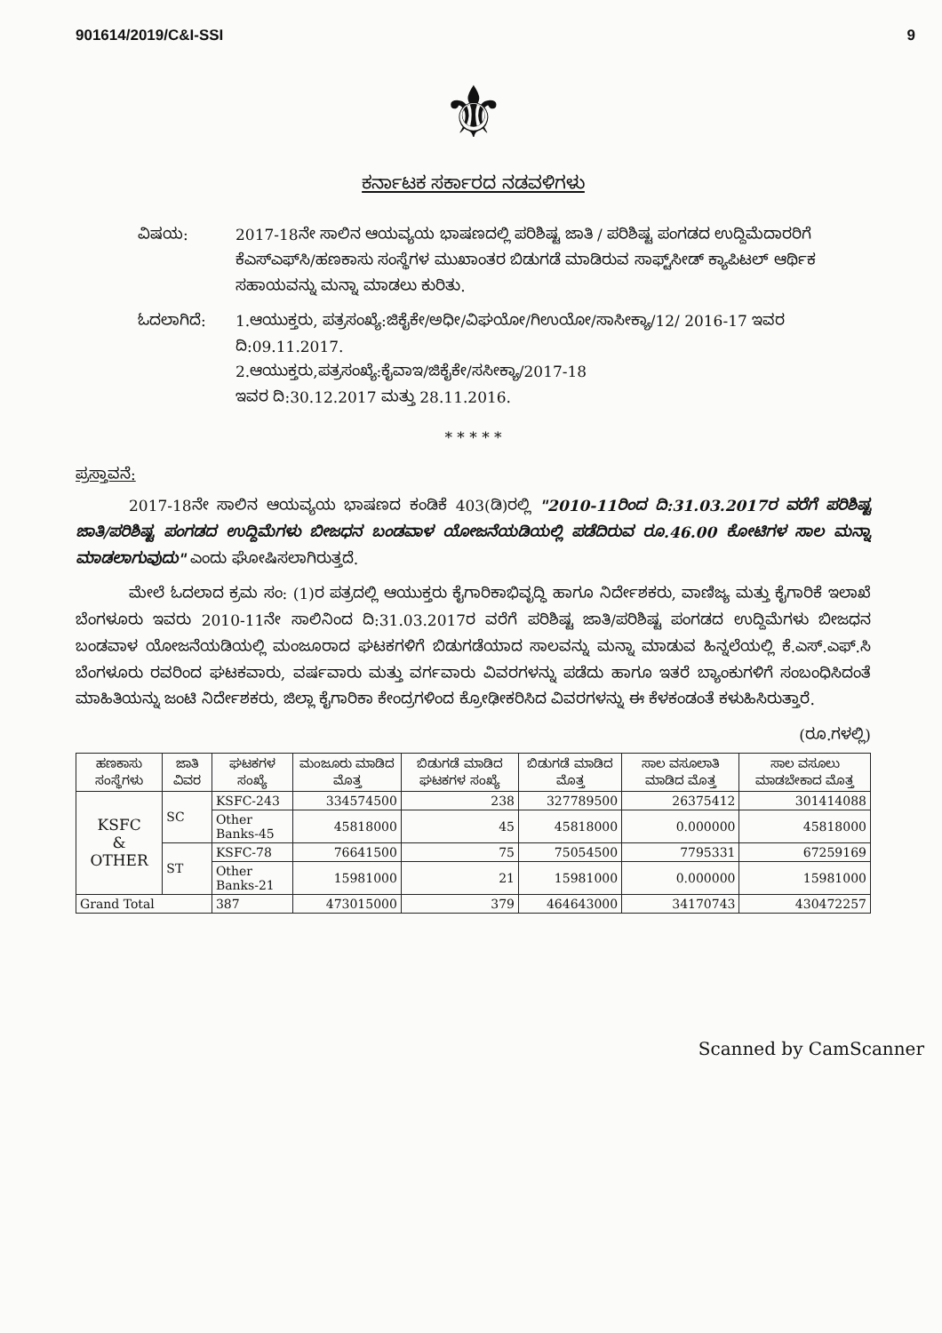901614/2019/C&I-SSI 9
⚜
ಕರ್ನಾಟಕ ಸರ್ಕಾರದ ನಡವಳಿಗಳು
ವಿಷಯ: 2017-18ನೇ ಸಾಲಿನ ಆಯವ್ಯಯ ಭಾಷಣದಲ್ಲಿ ಪರಿಶಿಷ್ಟ ಜಾತಿ / ಪರಿಶಿಷ್ಟ ಪಂಗಡದ ಉದ್ದಿಮೆದಾರರಿಗೆ ಕೆಎಸ್‌ಎಫ್‌ಸಿ/ಹಣಕಾಸು ಸಂಸ್ಥೆಗಳ ಮುಖಾಂತರ ಬಿಡುಗಡೆ ಮಾಡಿರುವ ಸಾಫ್ಟ್‌ಸೀಡ್ ಕ್ಯಾಪಿಟಲ್ ಆರ್ಥಿಕ ಸಹಾಯವನ್ನು ಮನ್ನಾ ಮಾಡಲು ಕುರಿತು.
ಓದಲಾಗಿದೆ: 1.ಆಯುಕ್ತರು, ಪತ್ರಸಂಖ್ಯೆ:ಜಿಕೈಕೇ/ಅಧೀ/ವಿಘಯೋ/ಗಿಉಯೋ/ಸಾಸೀಕ್ಯಾ/12/ 2016-17 ಇವರ ದಿ:09.11.2017.
2.ಆಯುಕ್ತರು,ಪತ್ರಸಂಖ್ಯೆ:ಕೈವಾಇ/ಜಿಕೈಕೇ/ಸಸೀಕ್ಯಾ/2017-18
ಇವರ ದಿ:30.12.2017 ಮತ್ತು 28.11.2016.
* * * * *
ಪ್ರಸ್ತಾವನೆ:
2017-18ನೇ ಸಾಲಿನ ಆಯವ್ಯಯ ಭಾಷಣದ ಕಂಡಿಕೆ 403(ಡಿ)ರಲ್ಲಿ "2010-11ರಿಂದ ದಿ:31.03.2017ರ ವರೆಗೆ ಪರಿಶಿಷ್ಟ ಜಾತಿ/ಪರಿಶಿಷ್ಟ ಪಂಗಡದ ಉದ್ದಿಮೆಗಳು ಬೀಜಧನ ಬಂಡವಾಳ ಯೋಜನೆಯಡಿಯಲ್ಲಿ ಪಡೆದಿರುವ ರೂ.46.00 ಕೋಟಿಗಳ ಸಾಲ ಮನ್ನಾ ಮಾಡಲಾಗುವುದು" ಎಂದು ಘೋಷಿಸಲಾಗಿರುತ್ತದೆ.
ಮೇಲೆ ಓದಲಾದ ಕ್ರಮ ಸಂ: (1)ರ ಪತ್ರದಲ್ಲಿ ಆಯುಕ್ತರು ಕೈಗಾರಿಕಾಭಿವೃದ್ಧಿ ಹಾಗೂ ನಿರ್ದೇಶಕರು, ವಾಣಿಜ್ಯ ಮತ್ತು ಕೈಗಾರಿಕೆ ಇಲಾಖೆ ಬೆಂಗಳೂರು ಇವರು 2010-11ನೇ ಸಾಲಿನಿಂದ ದಿ:31.03.2017ರ ವರೆಗೆ ಪರಿಶಿಷ್ಟ ಜಾತಿ/ಪರಿಶಿಷ್ಟ ಪಂಗಡದ ಉದ್ದಿಮೆಗಳು ಬೀಜಧನ ಬಂಡವಾಳ ಯೋಜನೆಯಡಿಯಲ್ಲಿ ಮಂಜೂರಾದ ಘಟಕಗಳಿಗೆ ಬಿಡುಗಡೆಯಾದ ಸಾಲವನ್ನು ಮನ್ನಾ ಮಾಡುವ ಹಿನ್ನಲೆಯಲ್ಲಿ ಕೆ.ಎಸ್.ಎಫ್.ಸಿ ಬೆಂಗಳೂರು ರವರಿಂದ ಘಟಕವಾರು, ವರ್ಷವಾರು ಮತ್ತು ವರ್ಗವಾರು ವಿವರಗಳನ್ನು ಪಡೆದು ಹಾಗೂ ಇತರೆ ಬ್ಯಾಂಕುಗಳಿಗೆ ಸಂಬಂಧಿಸಿದಂತೆ ಮಾಹಿತಿಯನ್ನು ಜಂಟಿ ನಿರ್ದೇಶಕರು, ಜಿಲ್ಲಾ ಕೈಗಾರಿಕಾ ಕೇಂದ್ರಗಳಿಂದ ಕ್ರೋಢೀಕರಿಸಿದ ವಿವರಗಳನ್ನು ಈ ಕೆಳಕಂಡಂತೆ ಕಳುಹಿಸಿರುತ್ತಾರೆ.
(ರೂ.ಗಳಲ್ಲಿ)
| ಹಣಕಾಸು ಸಂಸ್ಥೆಗಳು | ಜಾತಿ ವಿವರ | ಘಟಕಗಳ ಸಂಖ್ಯೆ | ಮಂಜೂರು ಮಾಡಿದ ಮೊತ್ತ | ಬಿಡುಗಡೆ ಮಾಡಿದ ಘಟಕಗಳ ಸಂಖ್ಯೆ | ಬಿಡುಗಡೆ ಮಾಡಿದ ಮೊತ್ತ | ಸಾಲ ವಸೂಲಾತಿ ಮಾಡಿದ ಮೊತ್ತ | ಸಾಲ ವಸೂಲು ಮಾಡಬೇಕಾದ ಮೊತ್ತ |
| --- | --- | --- | --- | --- | --- | --- | --- |
| KSFC & OTHER | SC | KSFC-243 | 334574500 | 238 | 327789500 | 26375412 | 301414088 |
| | | Other Banks-45 | 45818000 | 45 | 45818000 | 0.000000 | 45818000 |
| | ST | KSFC-78 | 76641500 | 75 | 75054500 | 7795331 | 67259169 |
| | | Other Banks-21 | 15981000 | 21 | 15981000 | 0.000000 | 15981000 |
| Grand Total | | 387 | 473015000 | 379 | 464643000 | 34170743 | 430472257 |
Scanned by CamScanner